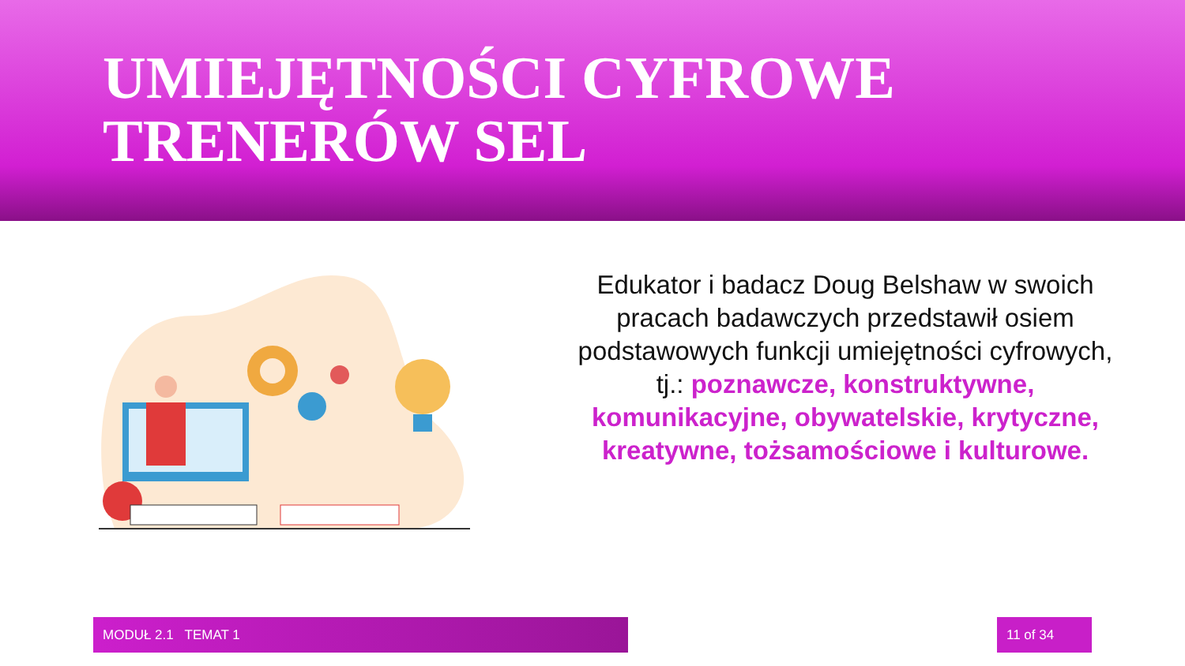UMIEJĘTNOŚCI CYFROWE
TRENERÓW SEL
Edukator i badacz Doug Belshaw w swoich pracach badawczych przedstawił osiem podstawowych funkcji umiejętności cyfrowych, tj.: poznawcze, konstruktywne, komunikacyjne, obywatelskie, krytyczne, kreatywne, tożsamościowe i kulturowe.
MODUŁ 2.1 TEMAT 1 11 of 34